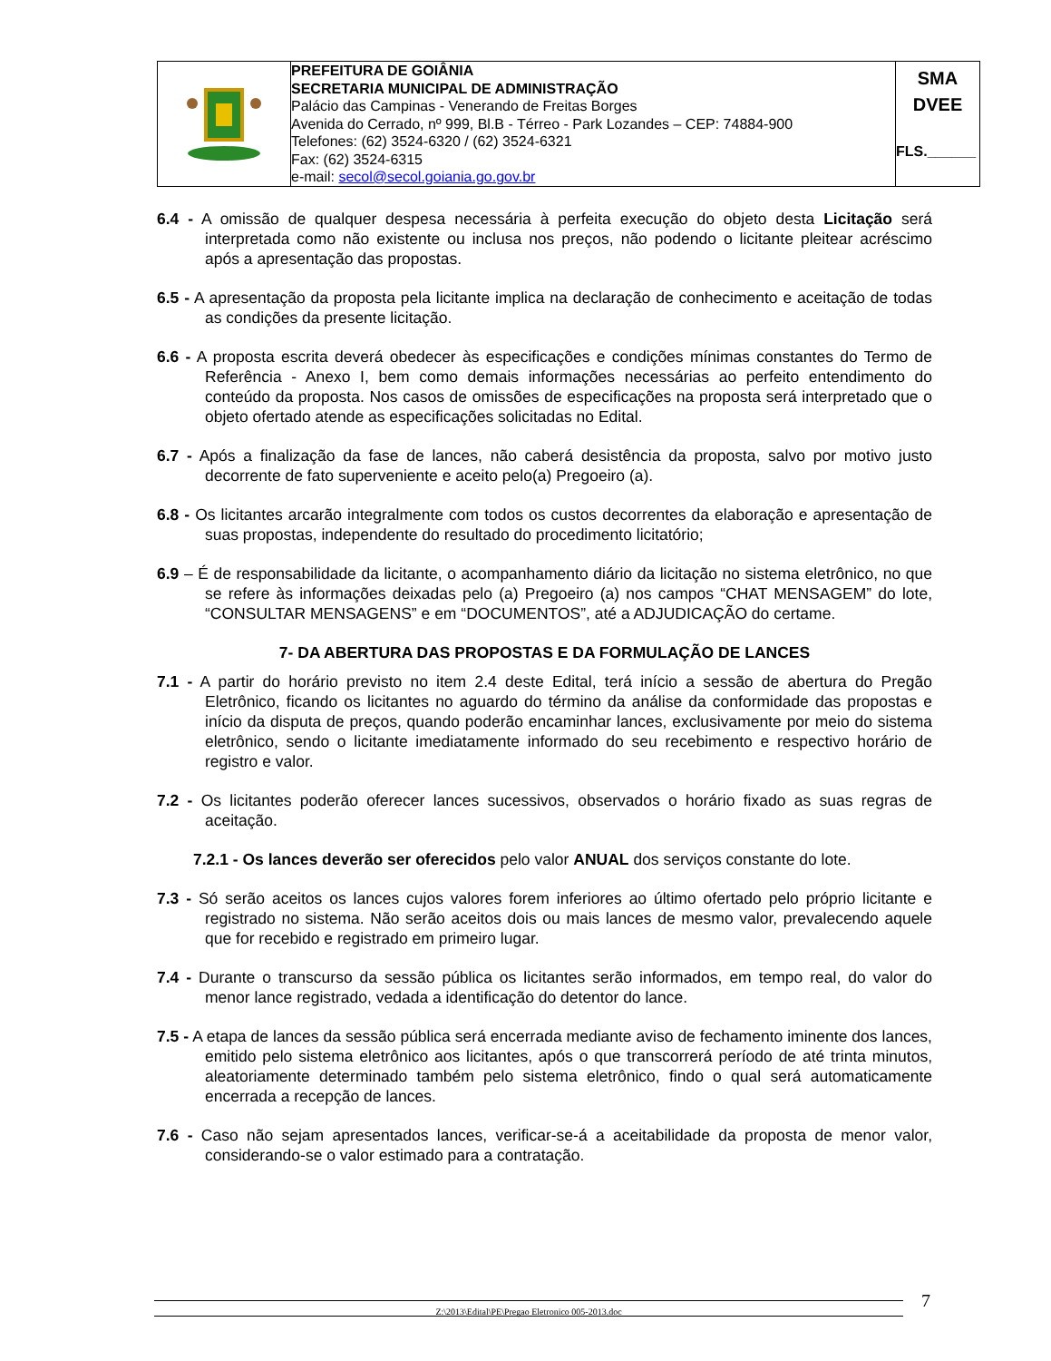| | PREFEITURA DE GOIÂNIA SECRETARIA MUNICIPAL DE ADMINISTRAÇÃO Palácio das Campinas - Venerando de Freitas Borges Avenida do Cerrado, nº 999, Bl.B - Térreo - Park Lozandes – CEP: 74884-900 Telefones: (62) 3524-6320 / (62) 3524-6321 Fax: (62) 3524-6315 e-mail: secol@secol.goiania.go.gov.br | SMA DVEE FLS.______ |
6.4 - A omissão de qualquer despesa necessária à perfeita execução do objeto desta Licitação será interpretada como não existente ou inclusa nos preços, não podendo o licitante pleitear acréscimo após a apresentação das propostas.
6.5 - A apresentação da proposta pela licitante implica na declaração de conhecimento e aceitação de todas as condições da presente licitação.
6.6 - A proposta escrita deverá obedecer às especificações e condições mínimas constantes do Termo de Referência - Anexo I, bem como demais informações necessárias ao perfeito entendimento do conteúdo da proposta. Nos casos de omissões de especificações na proposta será interpretado que o objeto ofertado atende as especificações solicitadas no Edital.
6.7 - Após a finalização da fase de lances, não caberá desistência da proposta, salvo por motivo justo decorrente de fato superveniente e aceito pelo(a) Pregoeiro (a).
6.8 - Os licitantes arcarão integralmente com todos os custos decorrentes da elaboração e apresentação de suas propostas, independente do resultado do procedimento licitatório;
6.9 – É de responsabilidade da licitante, o acompanhamento diário da licitação no sistema eletrônico, no que se refere às informações deixadas pelo (a) Pregoeiro (a) nos campos “CHAT MENSAGEM” do lote, “CONSULTAR MENSAGENS” e em “DOCUMENTOS”, até a ADJUDICAÇÃO do certame.
7- DA ABERTURA DAS PROPOSTAS E DA FORMULAÇÃO DE LANCES
7.1 - A partir do horário previsto no item 2.4 deste Edital, terá início a sessão de abertura do Pregão Eletrônico, ficando os licitantes no aguardo do término da análise da conformidade das propostas e início da disputa de preços, quando poderão encaminhar lances, exclusivamente por meio do sistema eletrônico, sendo o licitante imediatamente informado do seu recebimento e respectivo horário de registro e valor.
7.2 - Os licitantes poderão oferecer lances sucessivos, observados o horário fixado as suas regras de aceitação.
7.2.1 - Os lances deverão ser oferecidos pelo valor ANUAL dos serviços constante do lote.
7.3 - Só serão aceitos os lances cujos valores forem inferiores ao último ofertado pelo próprio licitante e registrado no sistema. Não serão aceitos dois ou mais lances de mesmo valor, prevalecendo aquele que for recebido e registrado em primeiro lugar.
7.4 - Durante o transcurso da sessão pública os licitantes serão informados, em tempo real, do valor do menor lance registrado, vedada a identificação do detentor do lance.
7.5 - A etapa de lances da sessão pública será encerrada mediante aviso de fechamento iminente dos lances, emitido pelo sistema eletrônico aos licitantes, após o que transcorrerá período de até trinta minutos, aleatoriamente determinado também pelo sistema eletrônico, findo o qual será automaticamente encerrada a recepção de lances.
7.6 - Caso não sejam apresentados lances, verificar-se-á a aceitabilidade da proposta de menor valor, considerando-se o valor estimado para a contratação.
Z:\2013\Edital\PE\Pregao Eletronico 005-2013.doc 7